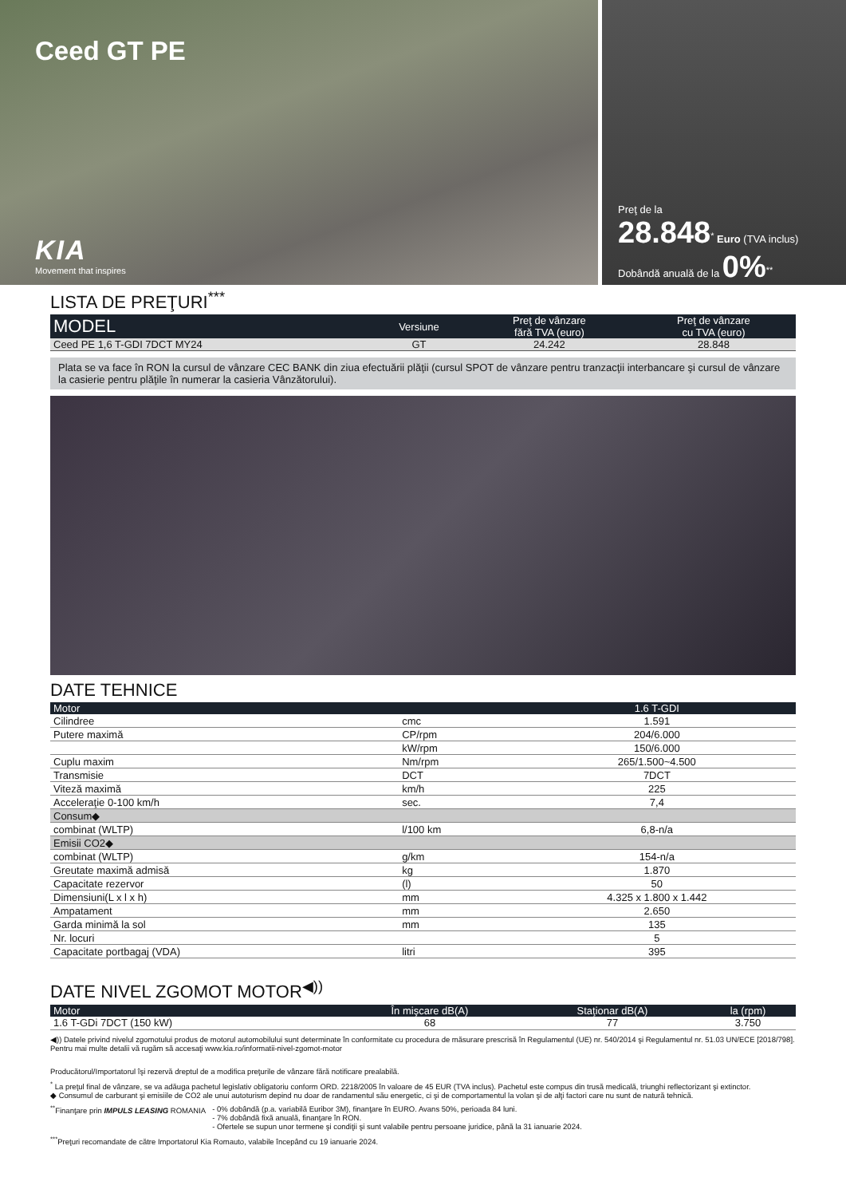Ceed GT PE
KIA
Movement that inspires
Preţ de la
28.848<sup>*</sup> Euro (TVA inclus)
Dobândă anuală de la 0%<sup>**</sup>
LISTA DE PREŢURI<sup>***</sup>
| MODEL | Versiune | Preţ de vânzare fără TVA (euro) | Preţ de vânzare cu TVA (euro) |
| --- | --- | --- | --- |
| Ceed PE 1,6 T-GDI 7DCT MY24 | GT | 24.242 | 28.848 |
Plata se va face în RON la cursul de vânzare CEC BANK din ziua efectuării plăţii (cursul SPOT de vânzare pentru tranzacţii interbancare şi cursul de vânzare la casierie pentru plăţile în numerar la casieria Vânzătorului).
DATE TEHNICE
| Motor | | 1.6 T-GDI |
| --- | --- | --- |
| Cilindree | cmc | 1.591 |
| Putere maximă | CP/rpm | 204/6.000 |
| | kW/rpm | 150/6.000 |
| Cuplu maxim | Nm/rpm | 265/1.500~4.500 |
| Transmisie | DCT | 7DCT |
| Viteză maximă | km/h | 225 |
| Acceleraţie 0-100 km/h | sec. | 7,4 |
| Consum◆ | | |
| combinat (WLTP) | l/100 km | 6,8-n/a |
| Emisii CO2◆ | | |
| combinat (WLTP) | g/km | 154-n/a |
| Greutate maximă admisă | kg | 1.870 |
| Capacitate rezervor | (l) | 50 |
| Dimensiuni(L x l x h) | mm | 4.325 x 1.800 x 1.442 |
| Ampatament | mm | 2.650 |
| Garda minimă la sol | mm | 135 |
| Nr. locuri | | 5 |
| Capacitate portbagaj (VDA) | litri | 395 |
DATE NIVEL ZGOMOT MOTOR<sup>◀))</sup>
| Motor | În mişcare dB(A) | Staţionar dB(A) | la (rpm) |
| --- | --- | --- | --- |
| 1.6 T-GDi 7DCT (150 kW) | 68 | 77 | 3.750 |
◀)) Datele privind nivelul zgomotului produs de motorul automobilului sunt determinate în conformitate cu procedura de măsurare prescrisă în Regulamentul (UE) nr. 540/2014 şi Regulamentul nr. 51.03 UN/ECE [2018/798]. Pentru mai multe detalii vă rugăm să accesaţi www.kia.ro/informatii-nivel-zgomot-motor
Producătorul/Importatorul îşi rezervă dreptul de a modifica preţurile de vânzare fără notificare prealabilă.
<sup>*</sup> La preţul final de vânzare, se va adăuga pachetul legislativ obligatoriu conform ORD. 2218/2005 în valoare de 45 EUR (TVA inclus). Pachetul este compus din trusă medicală, triunghi reflectorizant şi extinctor.
◆ Consumul de carburant şi emisiile de CO2 ale unui autoturism depind nu doar de randamentul său energetic, ci şi de comportamentul la volan şi de alţi factori care nu sunt de natură tehnică.
<sup>**</sup> Finanţare prin IMPULS LEASING ROMANIA
- 0% dobândă (p.a. variabilă Euribor 3M), finanţare în EURO. Avans 50%, perioada 84 luni.
- 7% dobândă fixă anuală, finanţare în RON.
- Ofertele se supun unor termene şi condiţii şi sunt valabile pentru persoane juridice, până la 31 ianuarie 2024.
<sup>***</sup> Preţuri recomandate de către Importatorul Kia Romauto, valabile începând cu 19 ianuarie 2024.